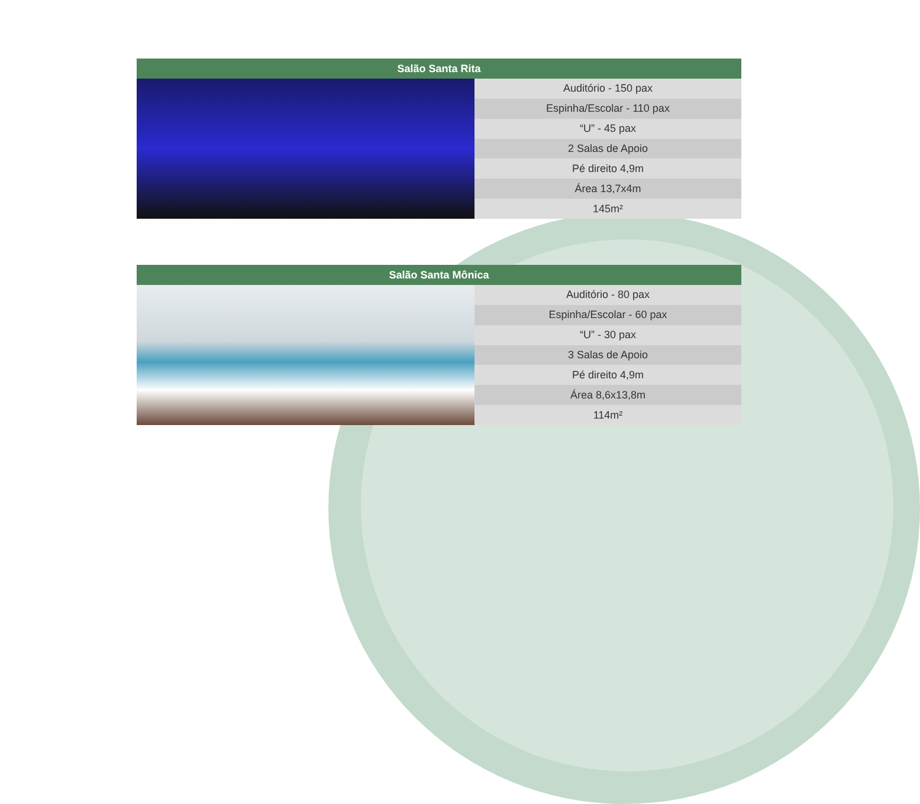Salão Santa Rita
| Auditório - 150 pax |
| Espinha/Escolar - 110 pax |
| “U” - 45 pax |
| 2 Salas de Apoio |
| Pé direito 4,9m |
| Área 13,7x4m |
| 145m² |
Salão Santa Mônica
| Auditório - 80 pax |
| Espinha/Escolar - 60 pax |
| “U” - 30 pax |
| 3 Salas de Apoio |
| Pé direito 4,9m |
| Área 8,6x13,8m |
| 114m² |